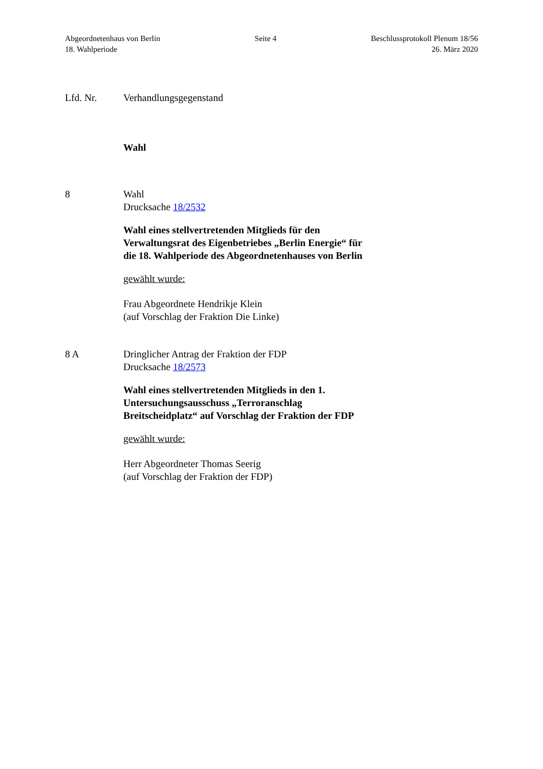Abgeordnetenhaus von Berlin
18. Wahlperiode
Seite 4 Beschlussprotokoll Plenum 18/56
26. März 2020
Lfd. Nr. Verhandlungsgegenstand
Wahl
8 Wahl
Drucksache 18/2532
Wahl eines stellvertretenden Mitglieds für den Verwaltungsrat des Eigenbetriebes „Berlin Energie“ für die 18. Wahlperiode des Abgeordnetenhauses von Berlin
gewählt wurde:
Frau Abgeordnete Hendrikje Klein
(auf Vorschlag der Fraktion Die Linke)
8 A Dringlicher Antrag der Fraktion der FDP
Drucksache 18/2573
Wahl eines stellvertretenden Mitglieds in den 1. Untersuchungsausschuss „Terroranschlag Breitscheidplatz“ auf Vorschlag der Fraktion der FDP
gewählt wurde:
Herr Abgeordneter Thomas Seerig
(auf Vorschlag der Fraktion der FDP)